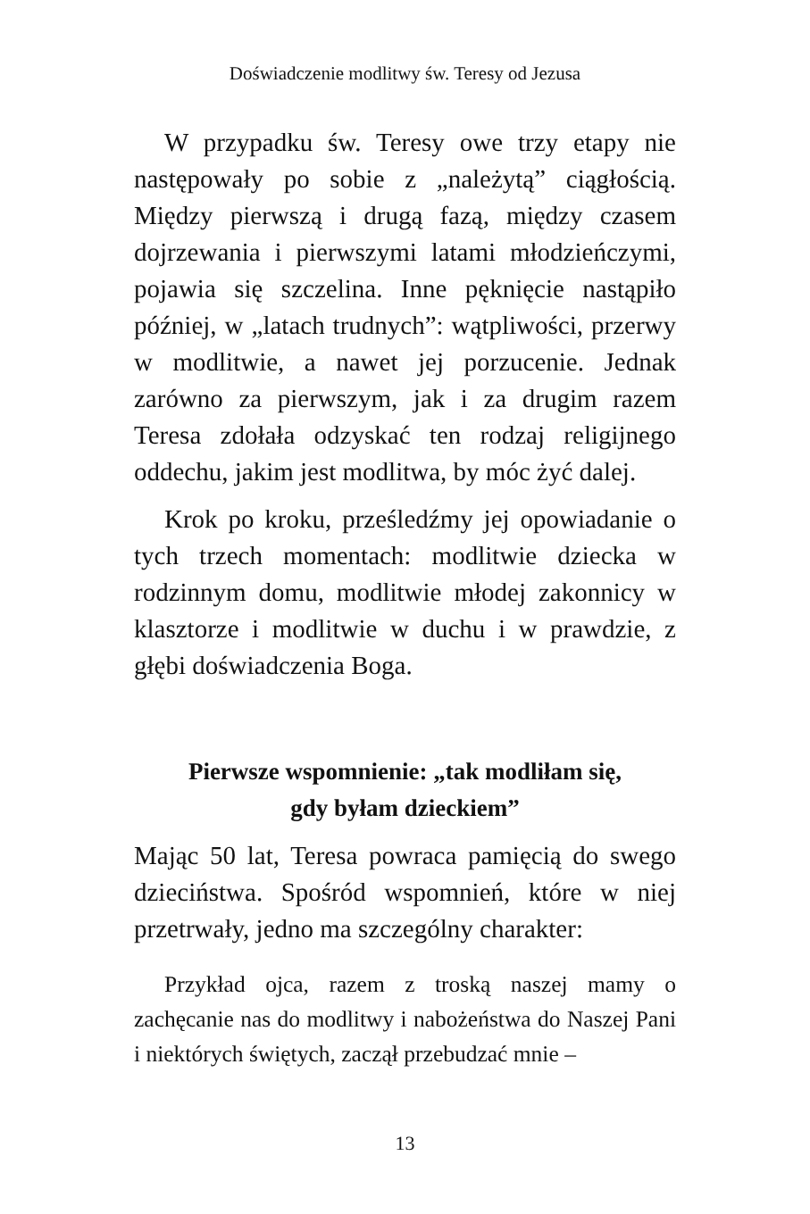Doświadczenie modlitwy św. Teresy od Jezusa
W przypadku św. Teresy owe trzy etapy nie następowały po sobie z „należytą” ciągłością. Między pierwszą i drugą fazą, między czasem dojrzewania i pierwszymi latami młodzieńczymi, pojawia się szczelina. Inne pęknięcie nastąpiło później, w „latach trudnych”: wątpliwości, przerwy w modlitwie, a nawet jej porzucenie. Jednak zarówno za pierwszym, jak i za drugim razem Teresa zdołała odzyskać ten rodzaj religijnego oddechu, jakim jest modlitwa, by móc żyć dalej.
Krok po kroku, prześledźmy jej opowiadanie o tych trzech momentach: modlitwie dziecka w rodzinnym domu, modlitwie młodej zakonnicy w klasztorze i modlitwie w duchu i w prawdzie, z głębi doświadczenia Boga.
Pierwsze wspomnienie: „tak modliłam się,
gdy byłam dzieckiem”
Mając 50 lat, Teresa powraca pamięcią do swego dzieciństwa. Spośród wspomnień, które w niej przetrwały, jedno ma szczególny charakter:
Przykład ojca, razem z troską naszej mamy o zachęcanie nas do modlitwy i nabożeństwa do Naszej Pani i niektórych świętych, zaczął przebudzać mnie –
13